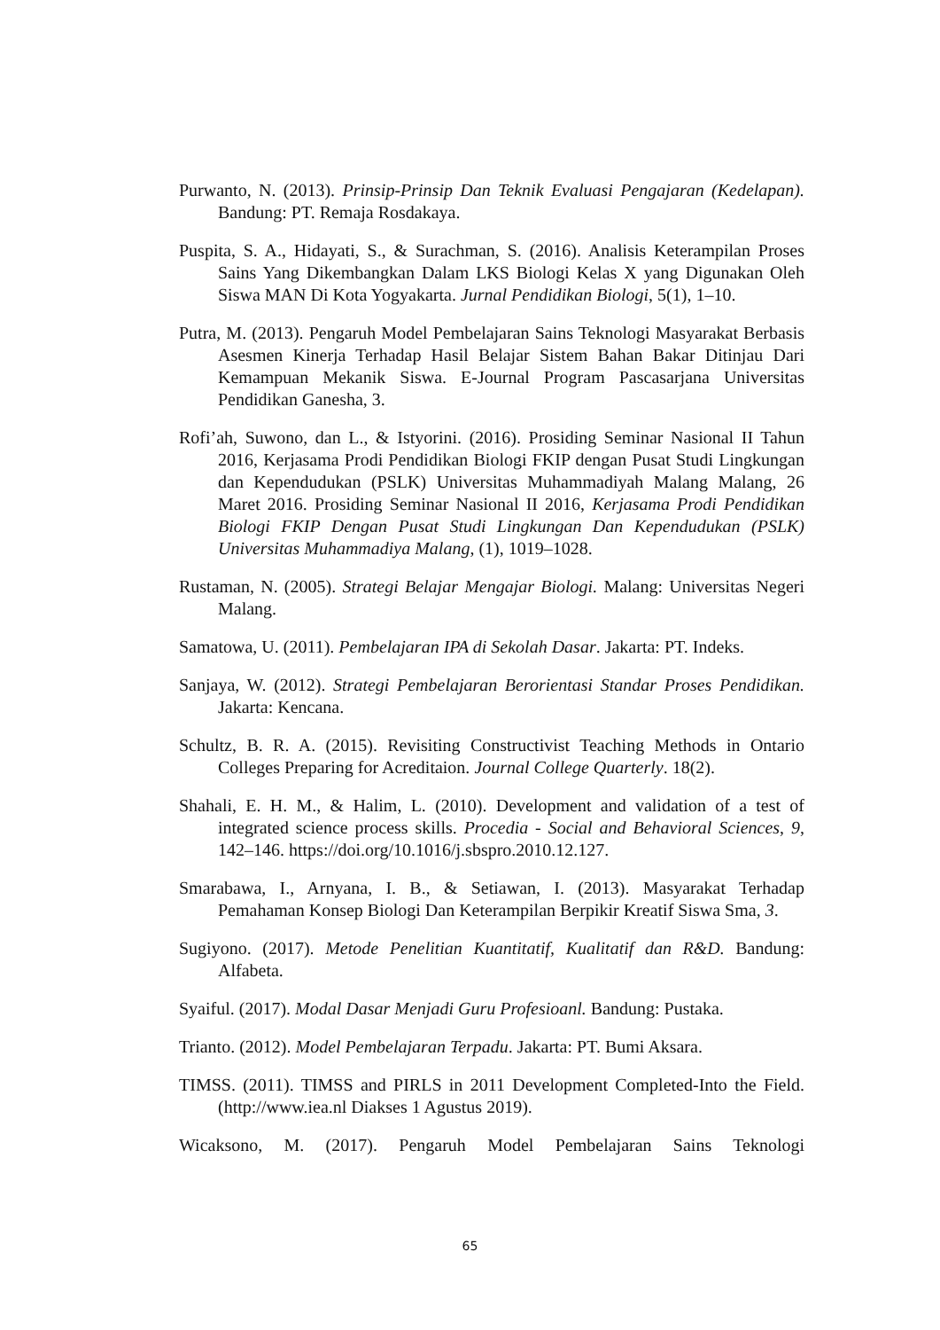Purwanto, N. (2013). Prinsip-Prinsip Dan Teknik Evaluasi Pengajaran (Kedelapan). Bandung: PT. Remaja Rosdakaya.
Puspita, S. A., Hidayati, S., & Surachman, S. (2016). Analisis Keterampilan Proses Sains Yang Dikembangkan Dalam LKS Biologi Kelas X yang Digunakan Oleh Siswa MAN Di Kota Yogyakarta. Jurnal Pendidikan Biologi, 5(1), 1–10.
Putra, M. (2013). Pengaruh Model Pembelajaran Sains Teknologi Masyarakat Berbasis Asesmen Kinerja Terhadap Hasil Belajar Sistem Bahan Bakar Ditinjau Dari Kemampuan Mekanik Siswa. E-Journal Program Pascasarjana Universitas Pendidikan Ganesha, 3.
Rofi’ah, Suwono, dan L., & Istyorini. (2016). Prosiding Seminar Nasional II Tahun 2016, Kerjasama Prodi Pendidikan Biologi FKIP dengan Pusat Studi Lingkungan dan Kependudukan (PSLK) Universitas Muhammadiyah Malang Malang, 26 Maret 2016. Prosiding Seminar Nasional II 2016, Kerjasama Prodi Pendidikan Biologi FKIP Dengan Pusat Studi Lingkungan Dan Kependudukan (PSLK) Universitas Muhammadiya Malang, (1), 1019–1028.
Rustaman, N. (2005). Strategi Belajar Mengajar Biologi. Malang: Universitas Negeri Malang.
Samatowa, U. (2011). Pembelajaran IPA di Sekolah Dasar. Jakarta: PT. Indeks.
Sanjaya, W. (2012). Strategi Pembelajaran Berorientasi Standar Proses Pendidikan. Jakarta: Kencana.
Schultz, B. R. A. (2015). Revisiting Constructivist Teaching Methods in Ontario Colleges Preparing for Acreditaion. Journal College Quarterly. 18(2).
Shahali, E. H. M., & Halim, L. (2010). Development and validation of a test of integrated science process skills. Procedia - Social and Behavioral Sciences, 9, 142–146. https://doi.org/10.1016/j.sbspro.2010.12.127.
Smarabawa, I., Arnyana, I. B., & Setiawan, I. (2013). Masyarakat Terhadap Pemahaman Konsep Biologi Dan Keterampilan Berpikir Kreatif Siswa Sma, 3.
Sugiyono. (2017). Metode Penelitian Kuantitatif, Kualitatif dan R&D. Bandung: Alfabeta.
Syaiful. (2017). Modal Dasar Menjadi Guru Profesioanl. Bandung: Pustaka.
Trianto. (2012). Model Pembelajaran Terpadu. Jakarta: PT. Bumi Aksara.
TIMSS. (2011). TIMSS and PIRLS in 2011 Development Completed-Into the Field. (http://www.iea.nl Diakses 1 Agustus 2019).
Wicaksono, M. (2017). Pengaruh Model Pembelajaran Sains Teknologi
65